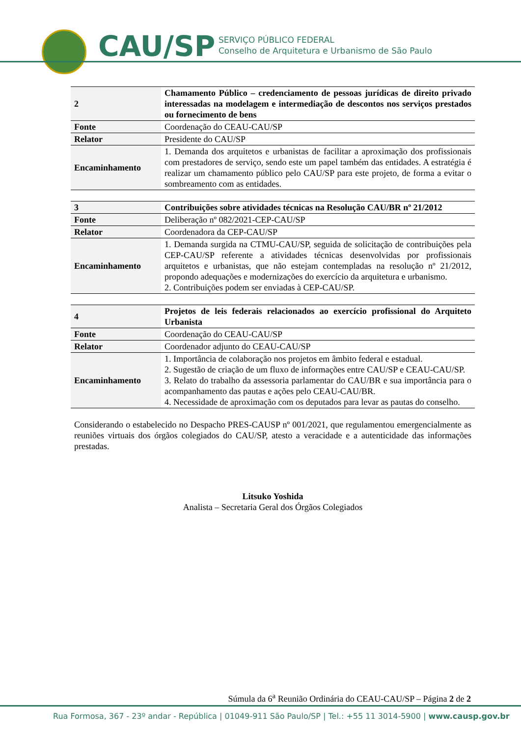CAU/SP
SERVIÇO PÚBLICO FEDERAL
Conselho de Arquitetura e Urbanismo de São Paulo
| 2 | Chamamento Público – credenciamento de pessoas jurídicas de direito privado interessadas na modelagem e intermediação de descontos nos serviços prestados ou fornecimento de bens |
| Fonte | Coordenação do CEAU-CAU/SP |
| Relator | Presidente do CAU/SP |
| Encaminhamento | 1. Demanda dos arquitetos e urbanistas de facilitar a aproximação dos profissionais com prestadores de serviço, sendo este um papel também das entidades. A estratégia é realizar um chamamento público pelo CAU/SP para este projeto, de forma a evitar o sombreamento com as entidades. |
| 3 | Contribuições sobre atividades técnicas na Resolução CAU/BR nº 21/2012 |
| Fonte | Deliberação nº 082/2021-CEP-CAU/SP |
| Relator | Coordenadora da CEP-CAU/SP |
| Encaminhamento | 1. Demanda surgida na CTMU-CAU/SP, seguida de solicitação de contribuições pela CEP-CAU/SP referente a atividades técnicas desenvolvidas por profissionais arquitetos e urbanistas, que não estejam contempladas na resolução nº 21/2012, propondo adequações e modernizações do exercício da arquitetura e urbanismo. 2. Contribuições podem ser enviadas à CEP-CAU/SP. |
| 4 | Projetos de leis federais relacionados ao exercício profissional do Arquiteto Urbanista |
| Fonte | Coordenação do CEAU-CAU/SP |
| Relator | Coordenador adjunto do CEAU-CAU/SP |
| Encaminhamento | 1. Importância de colaboração nos projetos em âmbito federal e estadual. 2. Sugestão de criação de um fluxo de informações entre CAU/SP e CEAU-CAU/SP. 3. Relato do trabalho da assessoria parlamentar do CAU/BR e sua importância para o acompanhamento das pautas e ações pelo CEAU-CAU/BR. 4. Necessidade de aproximação com os deputados para levar as pautas do conselho. |
Considerando o estabelecido no Despacho PRES-CAUSP nº 001/2021, que regulamentou emergencialmente as reuniões virtuais dos órgãos colegiados do CAU/SP, atesto a veracidade e a autenticidade das informações prestadas.
Litsuko Yoshida
Analista – Secretaria Geral dos Órgãos Colegiados
Súmula da 6<sup>a</sup> Reunião Ordinária do CEAU-CAU/SP – Página 2 de 2
Rua Formosa, 367 - 23º andar - República | 01049-911 São Paulo/SP | Tel.: +55 11 3014-5900 | www.causp.gov.br